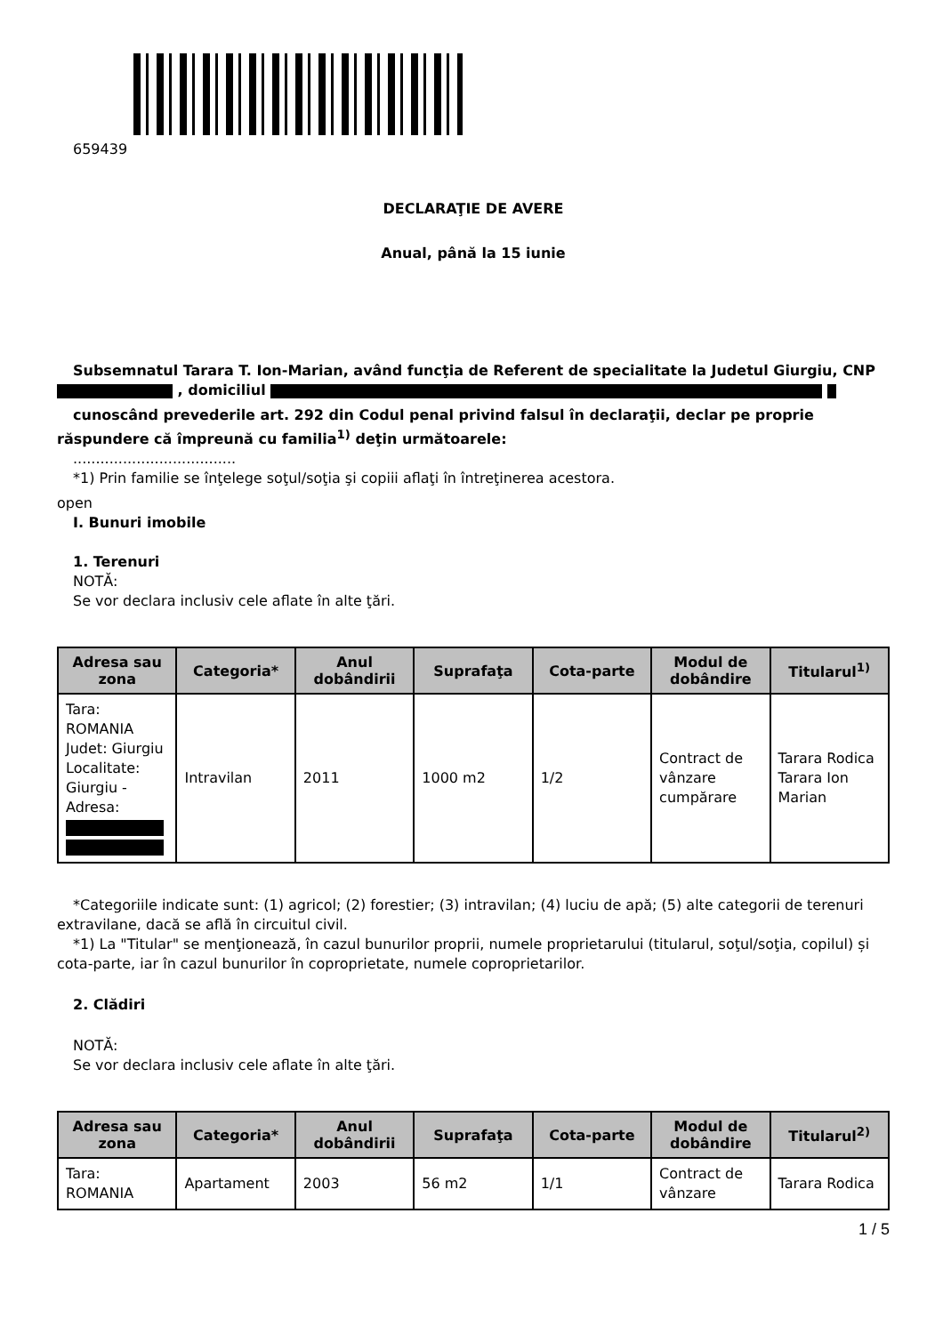659439
DECLARAŢIE DE AVERE
Anual, până la 15 iunie
Subsemnatul Tarara T. Ion-Marian, având funcţia de Referent de specialitate la Judetul Giurgiu, CNP , domiciliul
cunoscând prevederile art. 292 din Codul penal privind falsul în declaraţii, declar pe proprie răspundere că împreună cu familia<sup>1)</sup> deţin următoarele:
....................................
*1) Prin familie se înţelege soţul/soţia şi copiii aflaţi în întreţinerea acestora.
open
I. Bunuri imobile
1. Terenuri
NOTĂ:
Se vor declara inclusiv cele aflate în alte ţări.
| Adresa sau zona | Categoria* | Anul dobândirii | Suprafaţa | Cota-parte | Modul de dobândire | Titularul<sup>1)</sup> |
| --- | --- | --- | --- | --- | --- | --- |
| Tara: ROMANIA Judet: Giurgiu Localitate: Giurgiu - Adresa: | Intravilan | 2011 | 1000 m2 | 1/2 | Contract de vânzare cumpărare | Tarara Rodica Tarara Ion Marian |
*Categoriile indicate sunt: (1) agricol; (2) forestier; (3) intravilan; (4) luciu de apă; (5) alte categorii de terenuri extravilane, dacă se află în circuitul civil.
*1) La "Titular" se menţionează, în cazul bunurilor proprii, numele proprietarului (titularul, soţul/soţia, copilul) și cota-parte, iar în cazul bunurilor în coproprietate, numele coproprietarilor.
2. Clădiri
NOTĂ:
Se vor declara inclusiv cele aflate în alte ţări.
| Adresa sau zona | Categoria* | Anul dobândirii | Suprafaţa | Cota-parte | Modul de dobândire | Titularul<sup>2)</sup> |
| --- | --- | --- | --- | --- | --- | --- |
| Tara: ROMANIA | Apartament | 2003 | 56 m2 | 1/1 | Contract de vânzare | Tarara Rodica |
1 / 5